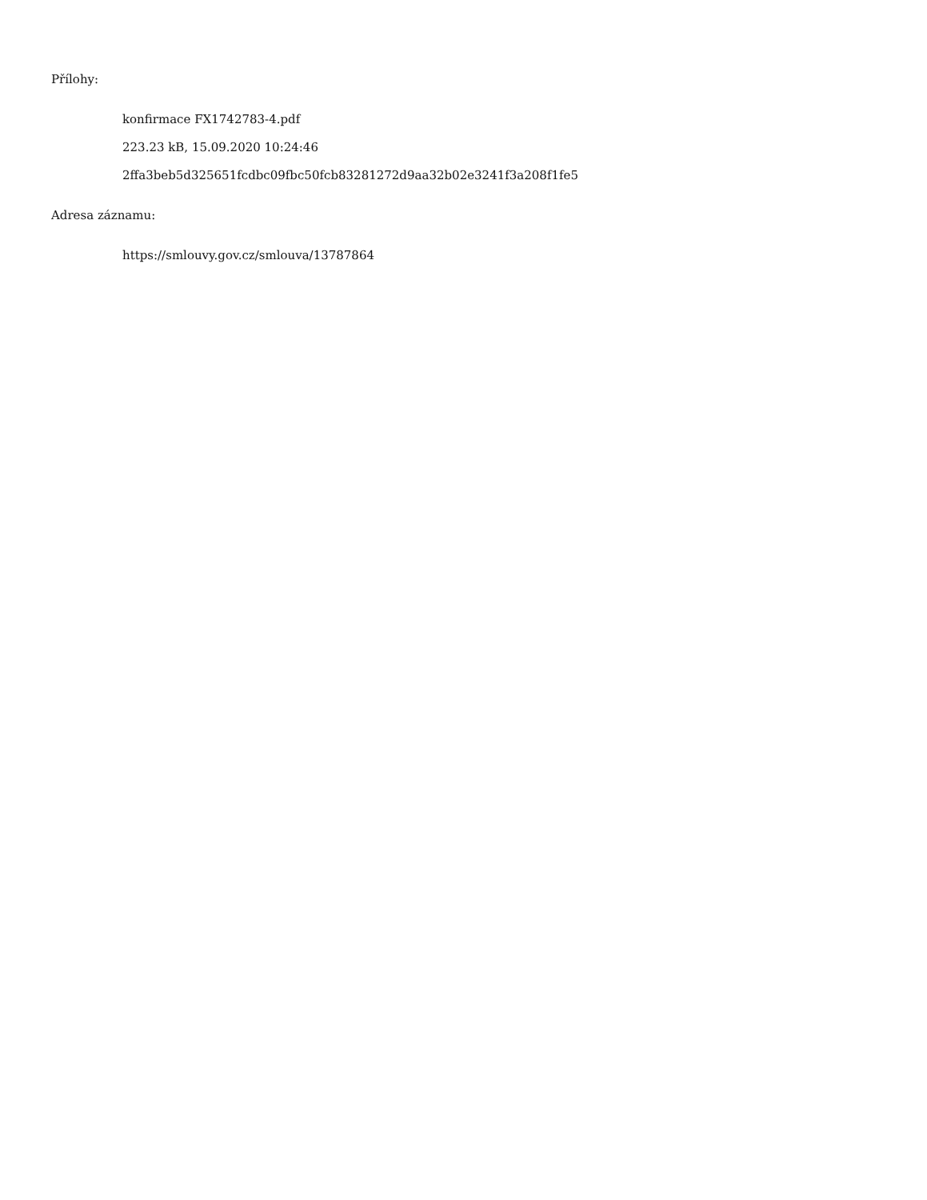Přílohy:
konfirmace FX1742783-4.pdf
223.23 kB, 15.09.2020 10:24:46
2ffa3beb5d325651fcdbc09fbc50fcb83281272d9aa32b02e3241f3a208f1fe5
Adresa záznamu:
https://smlouvy.gov.cz/smlouva/13787864